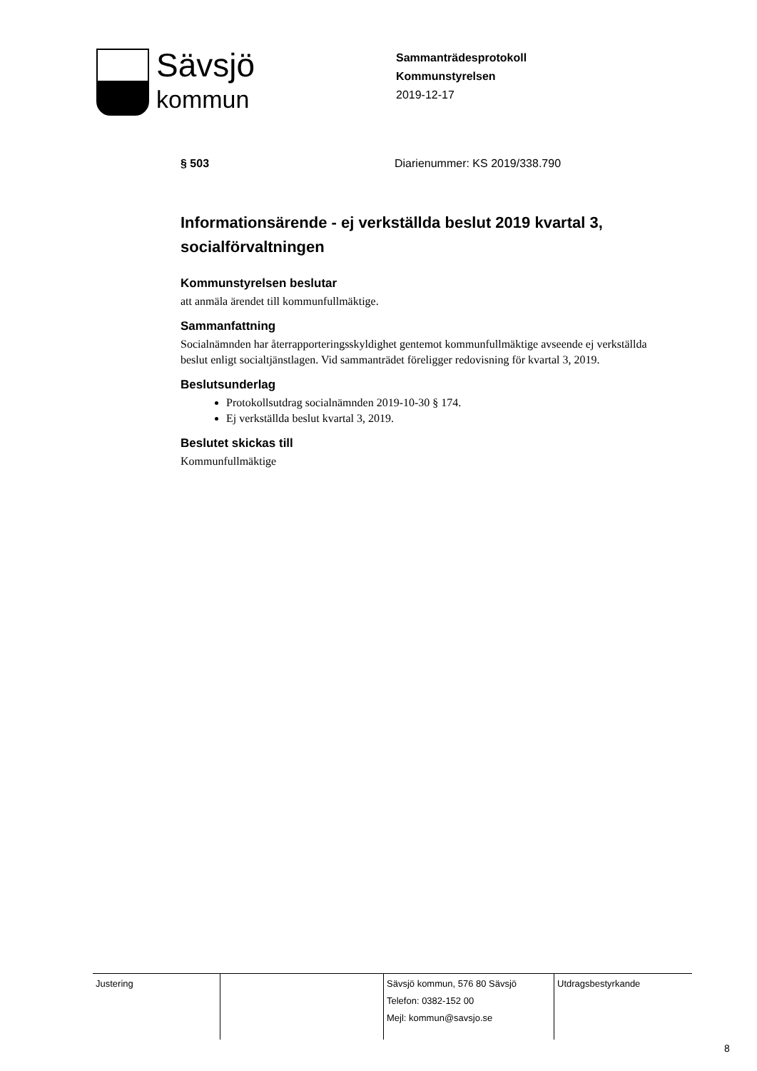Sävsjö
kommun
Sammanträdesprotokoll
Kommunstyrelsen
2019-12-17
§ 503 Diarienummer: KS 2019/338.790
Informationsärende - ej verkställda beslut 2019 kvartal 3, socialförvaltningen
Kommunstyrelsen beslutar
att anmäla ärendet till kommunfullmäktige.
Sammanfattning
Socialnämnden har återrapporteringsskyldighet gentemot kommunfullmäktige avseende ej verkställda beslut enligt socialtjänstlagen. Vid sammanträdet föreligger redovisning för kvartal 3, 2019.
Beslutsunderlag
Protokollsutdrag socialnämnden 2019-10-30 § 174.
Ej verkställda beslut kvartal 3, 2019.
Beslutet skickas till
Kommunfullmäktige
| Justering | | Sävsjö kommun, 576 80 Sävsjö Telefon: 0382-152 00 Mejl: kommun@savsjo.se | Utdragsbestyrkande |
8